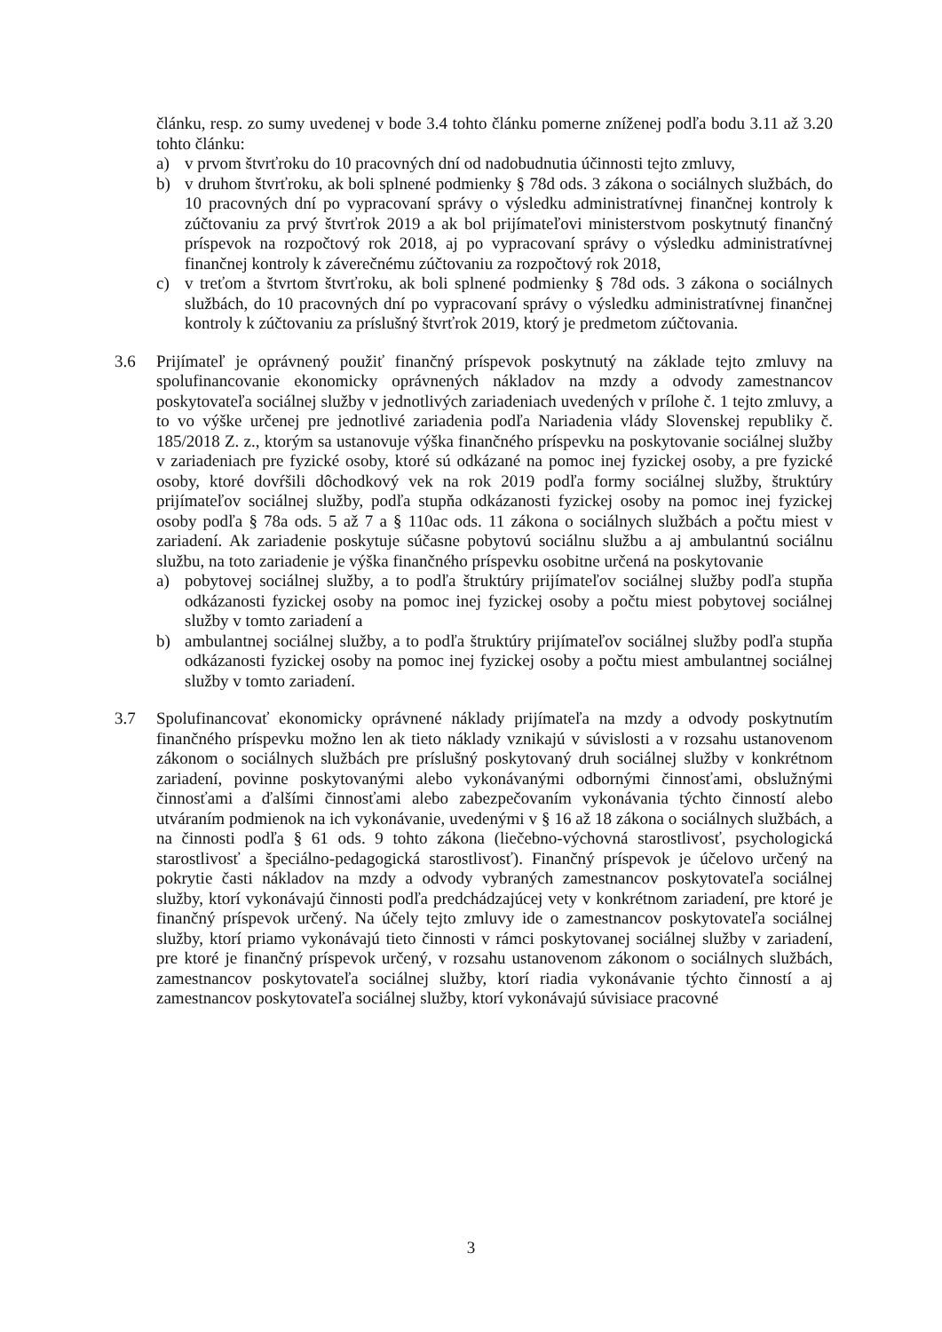článku, resp. zo sumy uvedenej v bode 3.4 tohto článku pomerne zníženej podľa bodu 3.11 až 3.20 tohto článku:
a) v prvom štvrťroku do 10 pracovných dní od nadobudnutia účinnosti tejto zmluvy,
b) v druhom štvrťroku, ak boli splnené podmienky § 78d ods. 3 zákona o sociálnych službách, do 10 pracovných dní po vypracovaní správy o výsledku administratívnej finančnej kontroly k zúčtovaniu za prvý štvrťrok 2019 a ak bol prijímateľovi ministerstvom poskytnutý finančný príspevok na rozpočtový rok 2018, aj po vypracovaní správy o výsledku administratívnej finančnej kontroly k záverečnému zúčtovaniu za rozpočtový rok 2018,
c) v treťom a štvrtom štvrťroku, ak boli splnené podmienky § 78d ods. 3 zákona o sociálnych službách, do 10 pracovných dní po vypracovaní správy o výsledku administratívnej finančnej kontroly k zúčtovaniu za príslušný štvrťrok 2019, ktorý je predmetom zúčtovania.
3.6 Prijímateľ je oprávnený použiť finančný príspevok poskytnutý na základe tejto zmluvy na spolufinancovanie ekonomicky oprávnených nákladov na mzdy a odvody zamestnancov poskytovateľa sociálnej služby v jednotlivých zariadeniach uvedených v prílohe č. 1 tejto zmluvy, a to vo výške určenej pre jednotlivé zariadenia podľa Nariadenia vlády Slovenskej republiky č. 185/2018 Z. z., ktorým sa ustanovuje výška finančného príspevku na poskytovanie sociálnej služby v zariadeniach pre fyzické osoby, ktoré sú odkázané na pomoc inej fyzickej osoby, a pre fyzické osoby, ktoré dovŕšili dôchodkový vek na rok 2019 podľa formy sociálnej služby, štruktúry prijímateľov sociálnej služby, podľa stupňa odkázanosti fyzickej osoby na pomoc inej fyzickej osoby podľa § 78a ods. 5 až 7 a § 110ac ods. 11 zákona o sociálnych službách a počtu miest v zariadení. Ak zariadenie poskytuje súčasne pobytovú sociálnu službu a aj ambulantnú sociálnu službu, na toto zariadenie je výška finančného príspevku osobitne určená na poskytovanie
a) pobytovej sociálnej služby, a to podľa štruktúry prijímateľov sociálnej služby podľa stupňa odkázanosti fyzickej osoby na pomoc inej fyzickej osoby a počtu miest pobytovej sociálnej služby v tomto zariadení a
b) ambulantnej sociálnej služby, a to podľa štruktúry prijímateľov sociálnej služby podľa stupňa odkázanosti fyzickej osoby na pomoc inej fyzickej osoby a počtu miest ambulantnej sociálnej služby v tomto zariadení.
3.7 Spolufinancovať ekonomicky oprávnené náklady prijímateľa na mzdy a odvody poskytnutím finančného príspevku možno len ak tieto náklady vznikajú v súvislosti a v rozsahu ustanovenom zákonom o sociálnych službách pre príslušný poskytovaný druh sociálnej služby v konkrétnom zariadení, povinne poskytovanými alebo vykonávanými odbornými činnosťami, obslužnými činnosťami a ďalšími činnosťami alebo zabezpečovaním vykonávania týchto činností alebo utváraním podmienok na ich vykonávanie, uvedenými v § 16 až 18 zákona o sociálnych službách, a na činnosti podľa § 61 ods. 9 tohto zákona (liečebno-výchovná starostlivosť, psychologická starostlivosť a špeciálno-pedagogická starostlivosť). Finančný príspevok je účelovo určený na pokrytie časti nákladov na mzdy a odvody vybraných zamestnancov poskytovateľa sociálnej služby, ktorí vykonávajú činnosti podľa predchádzajúcej vety v konkrétnom zariadení, pre ktoré je finančný príspevok určený. Na účely tejto zmluvy ide o zamestnancov poskytovateľa sociálnej služby, ktorí priamo vykonávajú tieto činnosti v rámci poskytovanej sociálnej služby v zariadení, pre ktoré je finančný príspevok určený, v rozsahu ustanovenom zákonom o sociálnych službách, zamestnancov poskytovateľa sociálnej služby, ktorí riadia vykonávanie týchto činností a aj zamestnancov poskytovateľa sociálnej služby, ktorí vykonávajú súvisiace pracovné
3